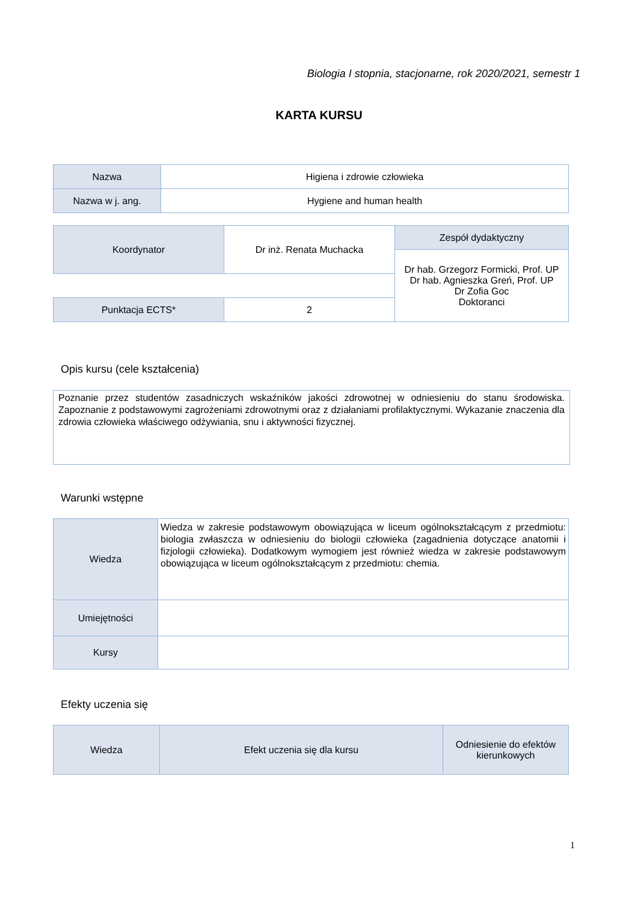Biologia I stopnia, stacjonarne, rok 2020/2021, semestr 1
KARTA KURSU
| Nazwa | Higiena i zdrowie człowieka |
| Nazwa w j. ang. | Hygiene and human health |
| Koordynator | Dr inż. Renata Muchacka | Zespół dydaktyczny |
| | | Dr hab. Grzegorz Formicki, Prof. UP Dr hab. Agnieszka Greń, Prof. UP Dr Zofia Goc Doktoranci |
| Punktacja ECTS* | 2 | |
Opis kursu (cele kształcenia)
Poznanie przez studentów zasadniczych wskaźników jakości zdrowotnej w odniesieniu do stanu środowiska. Zapoznanie z podstawowymi zagrożeniami zdrowotnymi oraz z działaniami profilaktycznymi. Wykazanie znaczenia dla zdrowia człowieka właściwego odżywiania, snu i aktywności fizycznej.
Warunki wstępne
| Wiedza | Wiedza w zakresie podstawowym obowiązująca w liceum ogólnokształcącym z przedmiotu: biologia zwłaszcza w odniesieniu do biologii człowieka (zagadnienia dotyczące anatomii i fizjologii człowieka). Dodatkowym wymogiem jest również wiedza w zakresie podstawowym obowiązująca w liceum ogólnokształcącym z przedmiotu: chemia. |
| Umiejętności | |
| Kursy | |
Efekty uczenia się
| Wiedza | Efekt uczenia się dla kursu | Odniesienie do efektów kierunkowych |
1